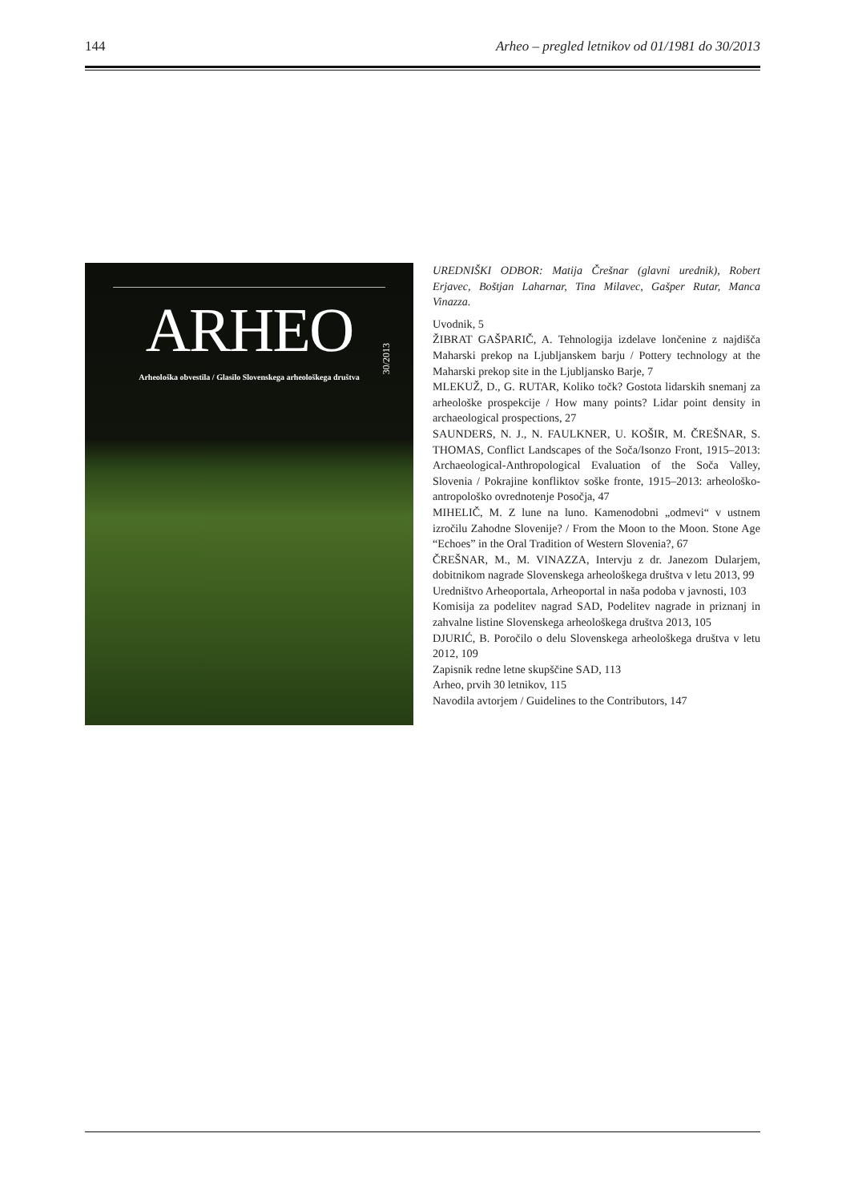144 Arheo – pregled letnikov od 01/1981 do 30/2013
ARHEO
30/2013
Arheološka obvestila / Glasilo Slovenskega arheološkega društva
UREDNIŠKI ODBOR: Matija Črešnar (glavni urednik), Robert Erjavec, Boštjan Laharnar, Tina Milavec, Gašper Rutar, Manca Vinazza.
Uvodnik, 5
ŽIBRAT GAŠPARIČ, A. Tehnologija izdelave lončenine z najdišča Maharski prekop na Ljubljanskem barju / Pottery technology at the Maharski prekop site in the Ljubljansko Barje, 7
MLEKUŽ, D., G. RUTAR, Koliko točk? Gostota lidarskih snemanj za arheološke prospekcije / How many points? Lidar point density in archaeological prospections, 27
SAUNDERS, N. J., N. FAULKNER, U. KOŠIR, M. ČREŠNAR, S. THOMAS, Conflict Landscapes of the Soča/Isonzo Front, 1915–2013: Archaeological-Anthropological Evaluation of the Soča Valley, Slovenia / Pokrajine konfliktov soške fronte, 1915–2013: arheološko-antropološko ovrednotenje Posočja, 47
MIHELIČ, M. Z lune na luno. Kamenodobni „odmevi“ v ustnem izročilu Zahodne Slovenije? / From the Moon to the Moon. Stone Age “Echoes” in the Oral Tradition of Western Slovenia?, 67
ČREŠNAR, M., M. VINAZZA, Intervju z dr. Janezom Dularjem, dobitnikom nagrade Slovenskega arheološkega društva v letu 2013, 99
Uredništvo Arheoportala, Arheoportal in naša podoba v javnosti, 103
Komisija za podelitev nagrad SAD, Podelitev nagrade in priznanj in zahvalne listine Slovenskega arheološkega društva 2013, 105
DJURIĆ, B. Poročilo o delu Slovenskega arheološkega društva v letu 2012, 109
Zapisnik redne letne skupščine SAD, 113
Arheo, prvih 30 letnikov, 115
Navodila avtorjem / Guidelines to the Contributors, 147